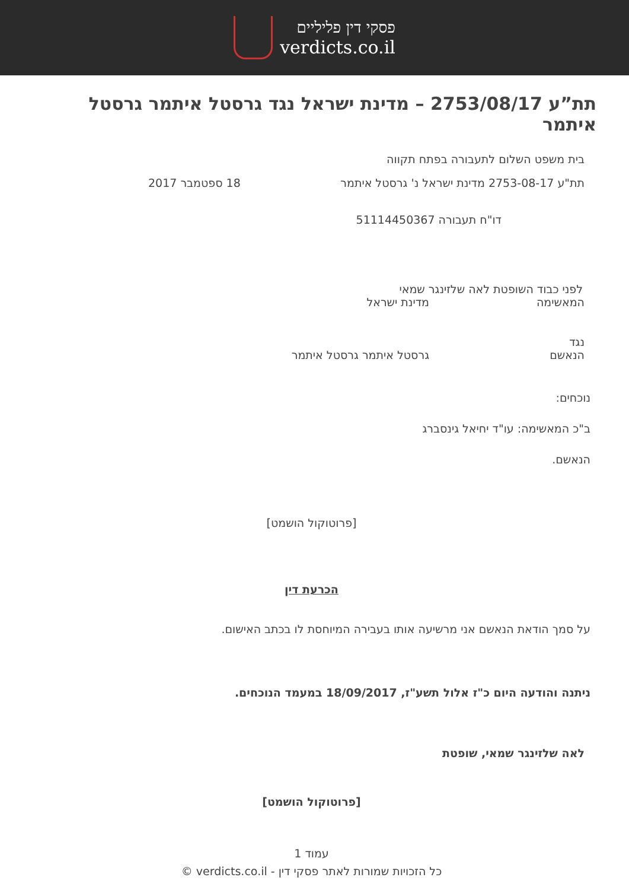פסקי דין פליליים
verdicts.co.il
תת”ע 2753/08/17 – מדינת ישראל נגד גרסטל איתמר גרסטל איתמר
בית משפט השלום לתעבורה בפתח תקווה
תת"ע 2753-08-17 מדינת ישראל נ' גרסטל איתמר 18 ספטמבר 2017
דו"ח תעבורה 51114450367
לפני כבוד השופטת לאה שלזינגר שמאי
המאשימה מדינת ישראל
נגד
הנאשם גרסטל איתמר גרסטל איתמר
נוכחים:
ב"כ המאשימה: עו"ד יחיאל גינסברג
הנאשם.
[פרוטוקול הושמט]
הכרעת דין
על סמך הודאת הנאשם אני מרשיעה אותו בעבירה המיוחסת לו בכתב האישום.
ניתנה והודעה היום כ"ז אלול תשע"ז, 18/09/2017 במעמד הנוכחים.
לאה שלזינגר שמאי, שופטת
[פרוטוקול הושמט]
עמוד 1
כל הזכויות שמורות לאתר פסקי דין - verdicts.co.il ©